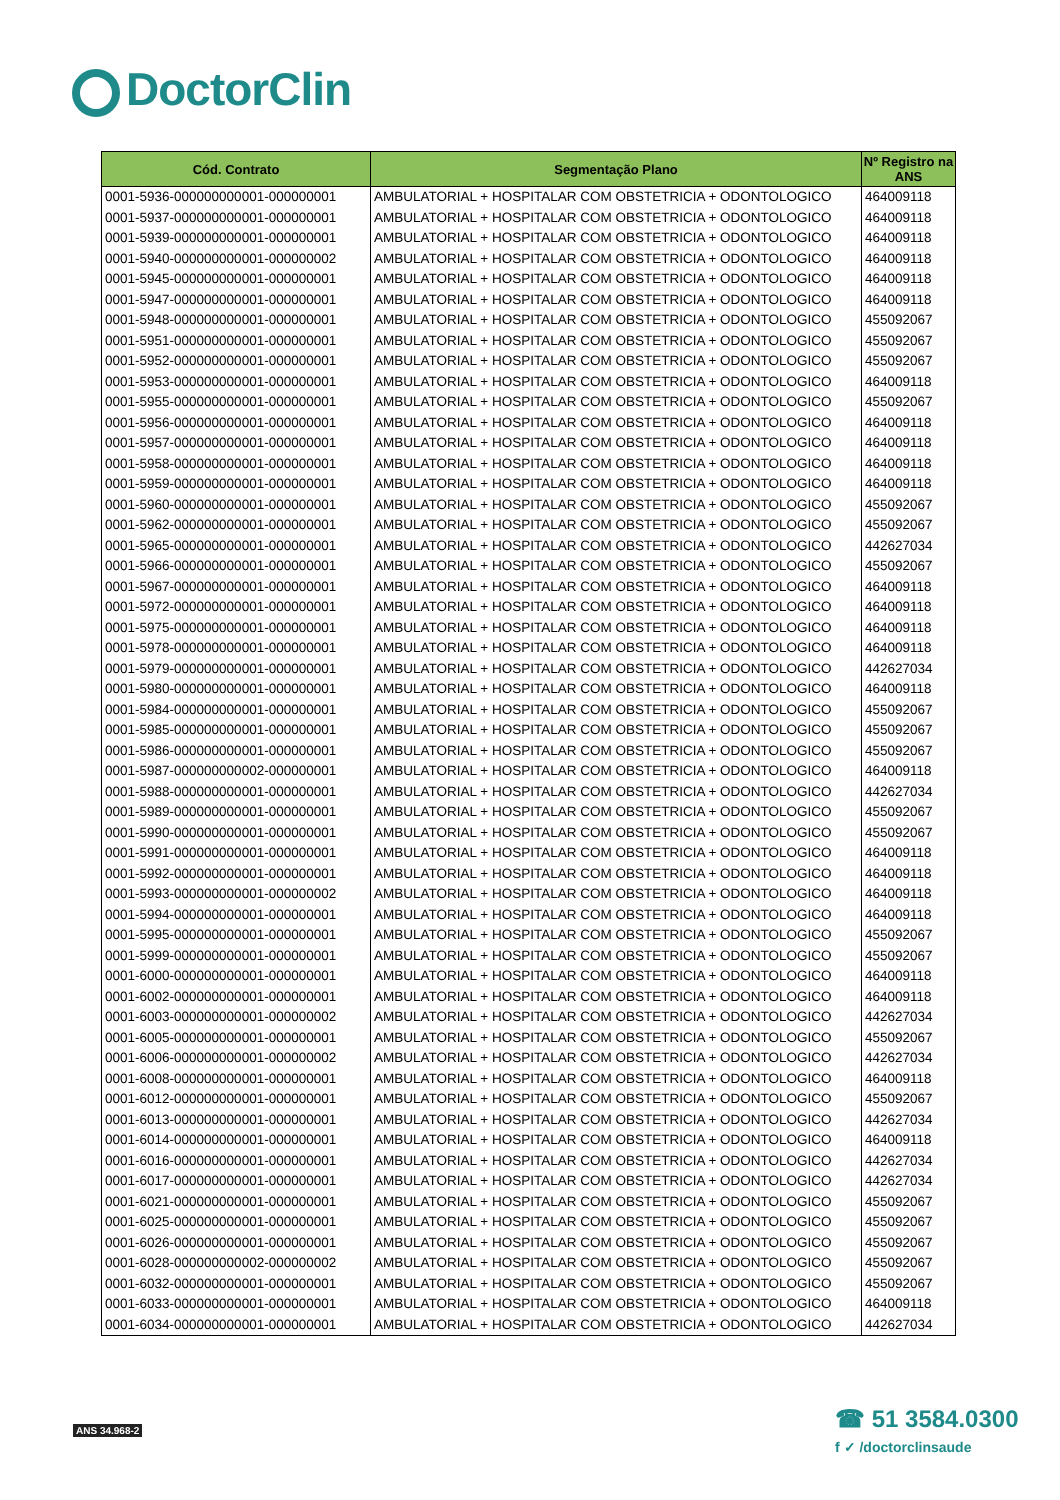DoctorClin
| Cód. Contrato | Segmentação Plano | Nº Registro na ANS |
| --- | --- | --- |
| 0001-5936-000000000001-000000001 | AMBULATORIAL + HOSPITALAR COM OBSTETRICIA + ODONTOLOGICO | 464009118 |
| 0001-5937-000000000001-000000001 | AMBULATORIAL + HOSPITALAR COM OBSTETRICIA + ODONTOLOGICO | 464009118 |
| 0001-5939-000000000001-000000001 | AMBULATORIAL + HOSPITALAR COM OBSTETRICIA + ODONTOLOGICO | 464009118 |
| 0001-5940-000000000001-000000002 | AMBULATORIAL + HOSPITALAR COM OBSTETRICIA + ODONTOLOGICO | 464009118 |
| 0001-5945-000000000001-000000001 | AMBULATORIAL + HOSPITALAR COM OBSTETRICIA + ODONTOLOGICO | 464009118 |
| 0001-5947-000000000001-000000001 | AMBULATORIAL + HOSPITALAR COM OBSTETRICIA + ODONTOLOGICO | 464009118 |
| 0001-5948-000000000001-000000001 | AMBULATORIAL + HOSPITALAR COM OBSTETRICIA + ODONTOLOGICO | 455092067 |
| 0001-5951-000000000001-000000001 | AMBULATORIAL + HOSPITALAR COM OBSTETRICIA + ODONTOLOGICO | 455092067 |
| 0001-5952-000000000001-000000001 | AMBULATORIAL + HOSPITALAR COM OBSTETRICIA + ODONTOLOGICO | 455092067 |
| 0001-5953-000000000001-000000001 | AMBULATORIAL + HOSPITALAR COM OBSTETRICIA + ODONTOLOGICO | 464009118 |
| 0001-5955-000000000001-000000001 | AMBULATORIAL + HOSPITALAR COM OBSTETRICIA + ODONTOLOGICO | 455092067 |
| 0001-5956-000000000001-000000001 | AMBULATORIAL + HOSPITALAR COM OBSTETRICIA + ODONTOLOGICO | 464009118 |
| 0001-5957-000000000001-000000001 | AMBULATORIAL + HOSPITALAR COM OBSTETRICIA + ODONTOLOGICO | 464009118 |
| 0001-5958-000000000001-000000001 | AMBULATORIAL + HOSPITALAR COM OBSTETRICIA + ODONTOLOGICO | 464009118 |
| 0001-5959-000000000001-000000001 | AMBULATORIAL + HOSPITALAR COM OBSTETRICIA + ODONTOLOGICO | 464009118 |
| 0001-5960-000000000001-000000001 | AMBULATORIAL + HOSPITALAR COM OBSTETRICIA + ODONTOLOGICO | 455092067 |
| 0001-5962-000000000001-000000001 | AMBULATORIAL + HOSPITALAR COM OBSTETRICIA + ODONTOLOGICO | 455092067 |
| 0001-5965-000000000001-000000001 | AMBULATORIAL + HOSPITALAR COM OBSTETRICIA + ODONTOLOGICO | 442627034 |
| 0001-5966-000000000001-000000001 | AMBULATORIAL + HOSPITALAR COM OBSTETRICIA + ODONTOLOGICO | 455092067 |
| 0001-5967-000000000001-000000001 | AMBULATORIAL + HOSPITALAR COM OBSTETRICIA + ODONTOLOGICO | 464009118 |
| 0001-5972-000000000001-000000001 | AMBULATORIAL + HOSPITALAR COM OBSTETRICIA + ODONTOLOGICO | 464009118 |
| 0001-5975-000000000001-000000001 | AMBULATORIAL + HOSPITALAR COM OBSTETRICIA + ODONTOLOGICO | 464009118 |
| 0001-5978-000000000001-000000001 | AMBULATORIAL + HOSPITALAR COM OBSTETRICIA + ODONTOLOGICO | 464009118 |
| 0001-5979-000000000001-000000001 | AMBULATORIAL + HOSPITALAR COM OBSTETRICIA + ODONTOLOGICO | 442627034 |
| 0001-5980-000000000001-000000001 | AMBULATORIAL + HOSPITALAR COM OBSTETRICIA + ODONTOLOGICO | 464009118 |
| 0001-5984-000000000001-000000001 | AMBULATORIAL + HOSPITALAR COM OBSTETRICIA + ODONTOLOGICO | 455092067 |
| 0001-5985-000000000001-000000001 | AMBULATORIAL + HOSPITALAR COM OBSTETRICIA + ODONTOLOGICO | 455092067 |
| 0001-5986-000000000001-000000001 | AMBULATORIAL + HOSPITALAR COM OBSTETRICIA + ODONTOLOGICO | 455092067 |
| 0001-5987-000000000002-000000001 | AMBULATORIAL + HOSPITALAR COM OBSTETRICIA + ODONTOLOGICO | 464009118 |
| 0001-5988-000000000001-000000001 | AMBULATORIAL + HOSPITALAR COM OBSTETRICIA + ODONTOLOGICO | 442627034 |
| 0001-5989-000000000001-000000001 | AMBULATORIAL + HOSPITALAR COM OBSTETRICIA + ODONTOLOGICO | 455092067 |
| 0001-5990-000000000001-000000001 | AMBULATORIAL + HOSPITALAR COM OBSTETRICIA + ODONTOLOGICO | 455092067 |
| 0001-5991-000000000001-000000001 | AMBULATORIAL + HOSPITALAR COM OBSTETRICIA + ODONTOLOGICO | 464009118 |
| 0001-5992-000000000001-000000001 | AMBULATORIAL + HOSPITALAR COM OBSTETRICIA + ODONTOLOGICO | 464009118 |
| 0001-5993-000000000001-000000002 | AMBULATORIAL + HOSPITALAR COM OBSTETRICIA + ODONTOLOGICO | 464009118 |
| 0001-5994-000000000001-000000001 | AMBULATORIAL + HOSPITALAR COM OBSTETRICIA + ODONTOLOGICO | 464009118 |
| 0001-5995-000000000001-000000001 | AMBULATORIAL + HOSPITALAR COM OBSTETRICIA + ODONTOLOGICO | 455092067 |
| 0001-5999-000000000001-000000001 | AMBULATORIAL + HOSPITALAR COM OBSTETRICIA + ODONTOLOGICO | 455092067 |
| 0001-6000-000000000001-000000001 | AMBULATORIAL + HOSPITALAR COM OBSTETRICIA + ODONTOLOGICO | 464009118 |
| 0001-6002-000000000001-000000001 | AMBULATORIAL + HOSPITALAR COM OBSTETRICIA + ODONTOLOGICO | 464009118 |
| 0001-6003-000000000001-000000002 | AMBULATORIAL + HOSPITALAR COM OBSTETRICIA + ODONTOLOGICO | 442627034 |
| 0001-6005-000000000001-000000001 | AMBULATORIAL + HOSPITALAR COM OBSTETRICIA + ODONTOLOGICO | 455092067 |
| 0001-6006-000000000001-000000002 | AMBULATORIAL + HOSPITALAR COM OBSTETRICIA + ODONTOLOGICO | 442627034 |
| 0001-6008-000000000001-000000001 | AMBULATORIAL + HOSPITALAR COM OBSTETRICIA + ODONTOLOGICO | 464009118 |
| 0001-6012-000000000001-000000001 | AMBULATORIAL + HOSPITALAR COM OBSTETRICIA + ODONTOLOGICO | 455092067 |
| 0001-6013-000000000001-000000001 | AMBULATORIAL + HOSPITALAR COM OBSTETRICIA + ODONTOLOGICO | 442627034 |
| 0001-6014-000000000001-000000001 | AMBULATORIAL + HOSPITALAR COM OBSTETRICIA + ODONTOLOGICO | 464009118 |
| 0001-6016-000000000001-000000001 | AMBULATORIAL + HOSPITALAR COM OBSTETRICIA + ODONTOLOGICO | 442627034 |
| 0001-6017-000000000001-000000001 | AMBULATORIAL + HOSPITALAR COM OBSTETRICIA + ODONTOLOGICO | 442627034 |
| 0001-6021-000000000001-000000001 | AMBULATORIAL + HOSPITALAR COM OBSTETRICIA + ODONTOLOGICO | 455092067 |
| 0001-6025-000000000001-000000001 | AMBULATORIAL + HOSPITALAR COM OBSTETRICIA + ODONTOLOGICO | 455092067 |
| 0001-6026-000000000001-000000001 | AMBULATORIAL + HOSPITALAR COM OBSTETRICIA + ODONTOLOGICO | 455092067 |
| 0001-6028-000000000002-000000002 | AMBULATORIAL + HOSPITALAR COM OBSTETRICIA + ODONTOLOGICO | 455092067 |
| 0001-6032-000000000001-000000001 | AMBULATORIAL + HOSPITALAR COM OBSTETRICIA + ODONTOLOGICO | 455092067 |
| 0001-6033-000000000001-000000001 | AMBULATORIAL + HOSPITALAR COM OBSTETRICIA + ODONTOLOGICO | 464009118 |
| 0001-6034-000000000001-000000001 | AMBULATORIAL + HOSPITALAR COM OBSTETRICIA + ODONTOLOGICO | 442627034 |
ANS 34.968-2
☎ 51 3584.0300
f ✓ /doctorclinsaude